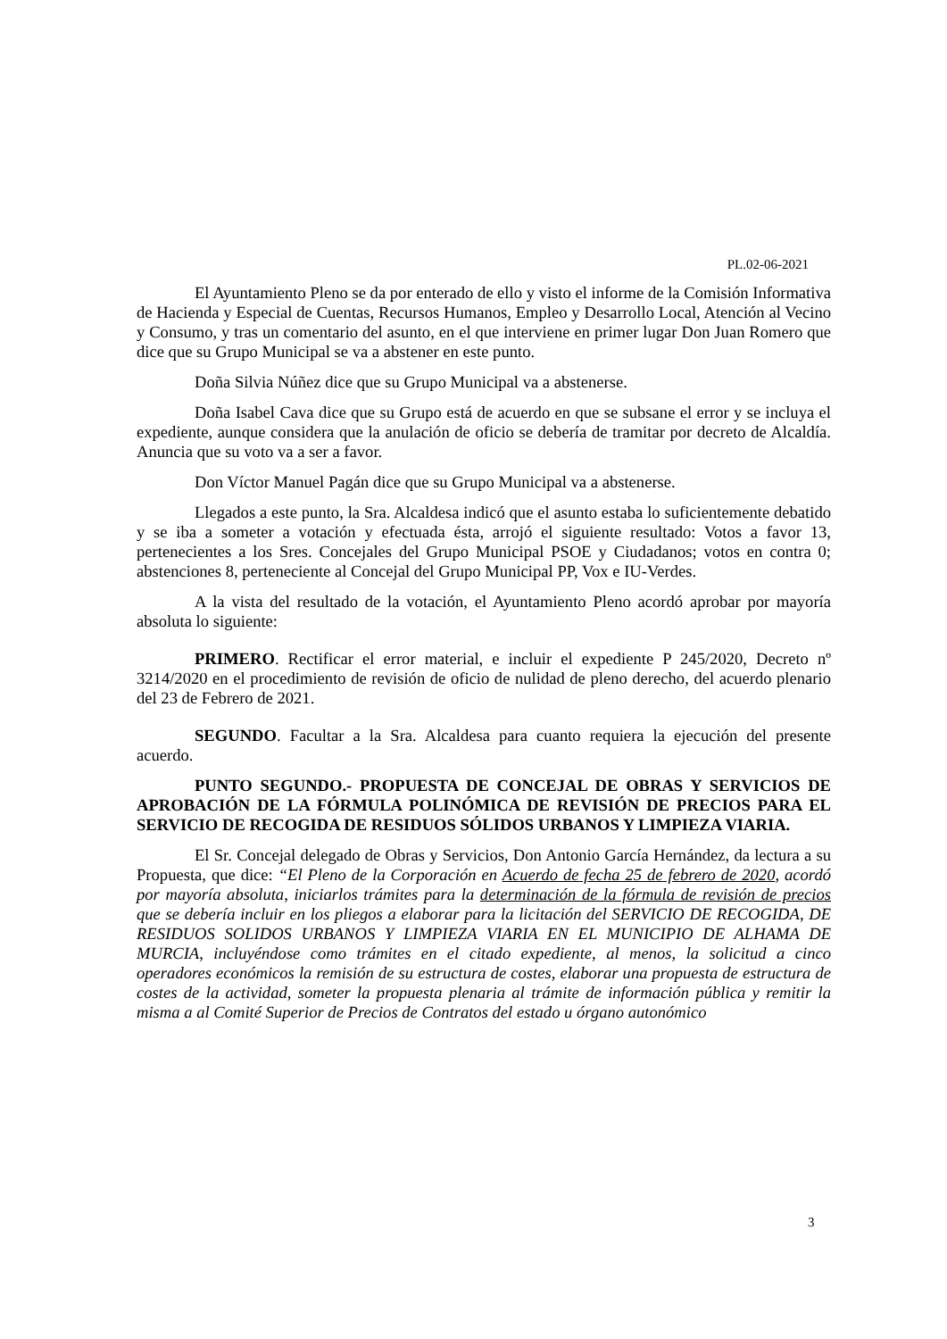PL.02-06-2021
El Ayuntamiento Pleno se da por enterado de ello y visto el informe de la Comisión Informativa de Hacienda y Especial de Cuentas, Recursos Humanos, Empleo y Desarrollo Local, Atención al Vecino y Consumo, y tras un comentario del asunto, en el que interviene en primer lugar Don Juan Romero que dice que su Grupo Municipal se va a abstener en este punto.
Doña Silvia Núñez dice que su Grupo Municipal va a abstenerse.
Doña Isabel Cava dice que su Grupo está de acuerdo en que se subsane el error y se incluya el expediente, aunque considera que la anulación de oficio se debería de tramitar por decreto de Alcaldía. Anuncia que su voto va a ser a favor.
Don Víctor Manuel Pagán dice que su Grupo Municipal va a abstenerse.
Llegados a este punto, la Sra. Alcaldesa indicó que el asunto estaba lo suficientemente debatido y se iba a someter a votación y efectuada ésta, arrojó el siguiente resultado: Votos a favor 13, pertenecientes a los Sres. Concejales del Grupo Municipal PSOE y Ciudadanos; votos en contra 0; abstenciones 8, perteneciente al Concejal del Grupo Municipal PP, Vox e IU-Verdes.
A la vista del resultado de la votación, el Ayuntamiento Pleno acordó aprobar por mayoría absoluta lo siguiente:
PRIMERO. Rectificar el error material, e incluir el expediente P 245/2020, Decreto nº 3214/2020 en el procedimiento de revisión de oficio de nulidad de pleno derecho, del acuerdo plenario del 23 de Febrero de 2021.
SEGUNDO. Facultar a la Sra. Alcaldesa para cuanto requiera la ejecución del presente acuerdo.
PUNTO SEGUNDO.- PROPUESTA DE CONCEJAL DE OBRAS Y SERVICIOS DE APROBACIÓN DE LA FÓRMULA POLINÓMICA DE REVISIÓN DE PRECIOS PARA EL SERVICIO DE RECOGIDA DE RESIDUOS SÓLIDOS URBANOS Y LIMPIEZA VIARIA.
El Sr. Concejal delegado de Obras y Servicios, Don Antonio García Hernández, da lectura a su Propuesta, que dice: “El Pleno de la Corporación en Acuerdo de fecha 25 de febrero de 2020, acordó por mayoría absoluta, iniciarlos trámites para la determinación de la fórmula de revisión de precios que se debería incluir en los pliegos a elaborar para la licitación del SERVICIO DE RECOGIDA, DE RESIDUOS SOLIDOS URBANOS Y LIMPIEZA VIARIA EN EL MUNICIPIO DE ALHAMA DE MURCIA, incluyéndose como trámites en el citado expediente, al menos, la solicitud a cinco operadores económicos la remisión de su estructura de costes, elaborar una propuesta de estructura de costes de la actividad, someter la propuesta plenaria al trámite de información pública y remitir la misma a al Comité Superior de Precios de Contratos del estado u órgano autonómico
3